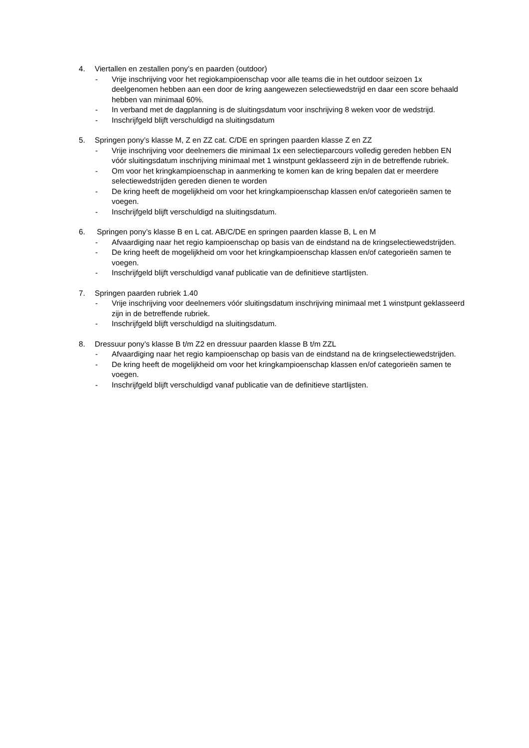4. Viertallen en zestallen pony’s en paarden (outdoor)
- Vrije inschrijving voor het regiokampioenschap voor alle teams die in het outdoor seizoen 1x deelgenomen hebben aan een door de kring aangewezen selectiewedstrijd en daar een score behaald hebben van minimaal 60%.
- In verband met de dagplanning is de sluitingsdatum voor inschrijving 8 weken voor de wedstrijd.
- Inschrijfgeld blijft verschuldigd na sluitingsdatum
5. Springen pony’s klasse M, Z en ZZ cat. C/DE en springen paarden klasse Z en ZZ
- Vrije inschrijving voor deelnemers die minimaal 1x een selectieparcours volledig gereden hebben EN vóór sluitingsdatum inschrijving minimaal met 1 winstpunt geklasseerd zijn in de betreffende rubriek.
- Om voor het kringkampioenschap in aanmerking te komen kan de kring bepalen dat er meerdere selectiewedstrijden gereden dienen te worden
- De kring heeft de mogelijkheid om voor het kringkampioenschap klassen en/of categorieën samen te voegen.
- Inschrijfgeld blijft verschuldigd na sluitingsdatum.
6. Springen pony’s klasse B en L cat. AB/C/DE en springen paarden klasse B, L en M
- Afvaardiging naar het regio kampioenschap op basis van de eindstand na de kringselectiewedstrijden.
- De kring heeft de mogelijkheid om voor het kringkampioenschap klassen en/of categorieën samen te voegen.
- Inschrijfgeld blijft verschuldigd vanaf publicatie van de definitieve startlijsten.
7. Springen paarden rubriek 1.40
- Vrije inschrijving voor deelnemers vóór sluitingsdatum inschrijving minimaal met 1 winstpunt geklasseerd zijn in de betreffende rubriek.
- Inschrijfgeld blijft verschuldigd na sluitingsdatum.
8. Dressuur pony’s klasse B t/m Z2 en dressuur paarden klasse B t/m ZZL
- Afvaardiging naar het regio kampioenschap op basis van de eindstand na de kringselectiewedstrijden.
- De kring heeft de mogelijkheid om voor het kringkampioenschap klassen en/of categorieën samen te voegen.
- Inschrijfgeld blijft verschuldigd vanaf publicatie van de definitieve startlijsten.